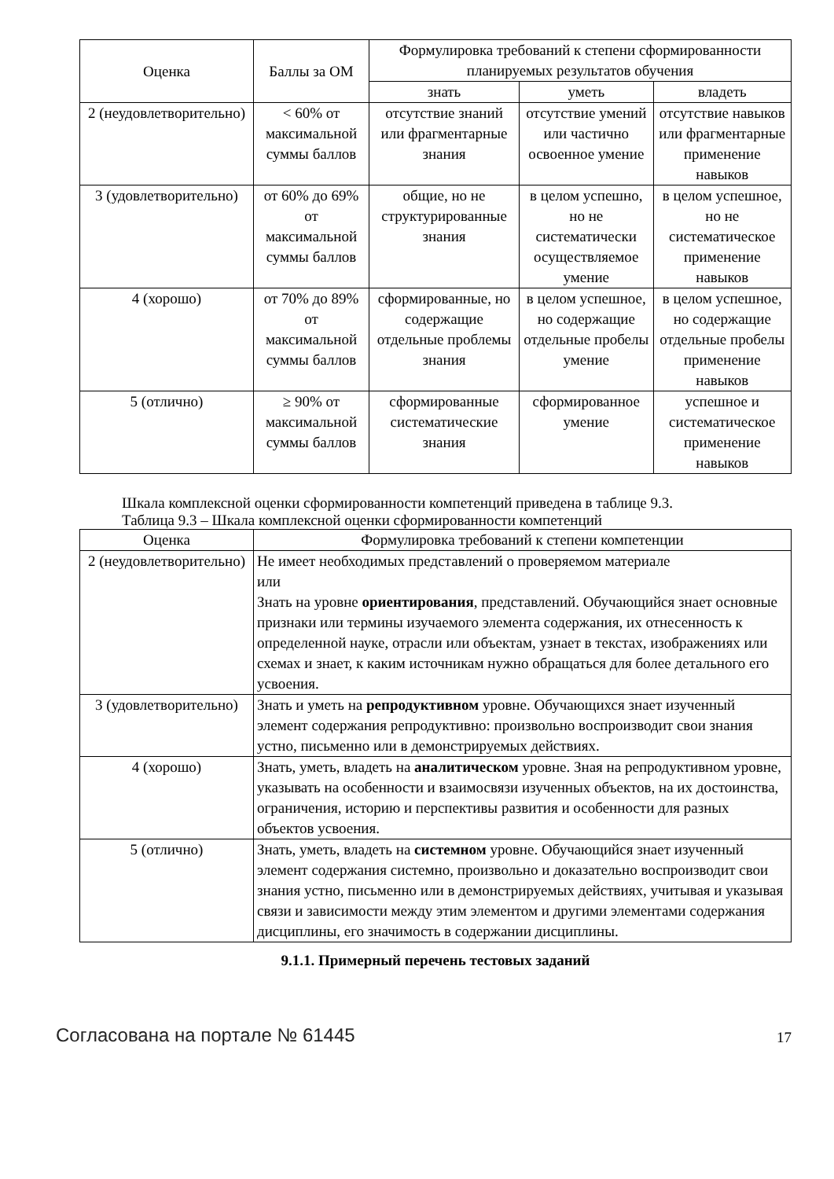| Оценка | Баллы за ОМ | Формулировка требований к степени сформированности планируемых результатов обучения | | |
| --- | --- | --- | --- | --- |
| | | знать | уметь | владеть |
| 2 (неудовлетворительно) | < 60% от максимальной суммы баллов | отсутствие знаний или фрагментарные знания | отсутствие умений или частично освоенное умение | отсутствие навыков или фрагментарные применение навыков |
| 3 (удовлетворительно) | от 60% до 69% от максимальной суммы баллов | общие, но не структурированные знания | в целом успешно, но не систематически осуществляемое умение | в целом успешное, но не систематическое применение навыков |
| 4 (хорошо) | от 70% до 89% от максимальной суммы баллов | сформированные, но содержащие отдельные проблемы знания | в целом успешное, но содержащие отдельные пробелы умение | в целом успешное, но содержащие отдельные пробелы применение навыков |
| 5 (отлично) | ≥ 90% от максимальной суммы баллов | сформированные систематические знания | сформированное умение | успешное и систематическое применение навыков |
Шкала комплексной оценки сформированности компетенций приведена в таблице 9.3.
Таблица 9.3 – Шкала комплексной оценки сформированности компетенций
| Оценка | Формулировка требований к степени компетенции |
| --- | --- |
| 2 (неудовлетворительно) | Не имеет необходимых представлений о проверяемом материале или Знать на уровне ориентирования , представлений. Обучающийся знает основные признаки или термины изучаемого элемента содержания, их отнесенность к определенной науке, отрасли или объектам, узнает в текстах, изображениях или схемах и знает, к каким источникам нужно обращаться для более детального его усвоения. |
| 3 (удовлетворительно) | Знать и уметь на репродуктивном уровне. Обучающихся знает изученный элемент содержания репродуктивно: произвольно воспроизводит свои знания устно, письменно или в демонстрируемых действиях. |
| 4 (хорошо) | Знать, уметь, владеть на аналитическом уровне. Зная на репродуктивном уровне, указывать на особенности и взаимосвязи изученных объектов, на их достоинства, ограничения, историю и перспективы развития и особенности для разных объектов усвоения. |
| 5 (отлично) | Знать, уметь, владеть на системном уровне. Обучающийся знает изученный элемент содержания системно, произвольно и доказательно воспроизводит свои знания устно, письменно или в демонстрируемых действиях, учитывая и указывая связи и зависимости между этим элементом и другими элементами содержания дисциплины, его значимость в содержании дисциплины. |
9.1.1. Примерный перечень тестовых заданий
Согласована на портале № 61445 17